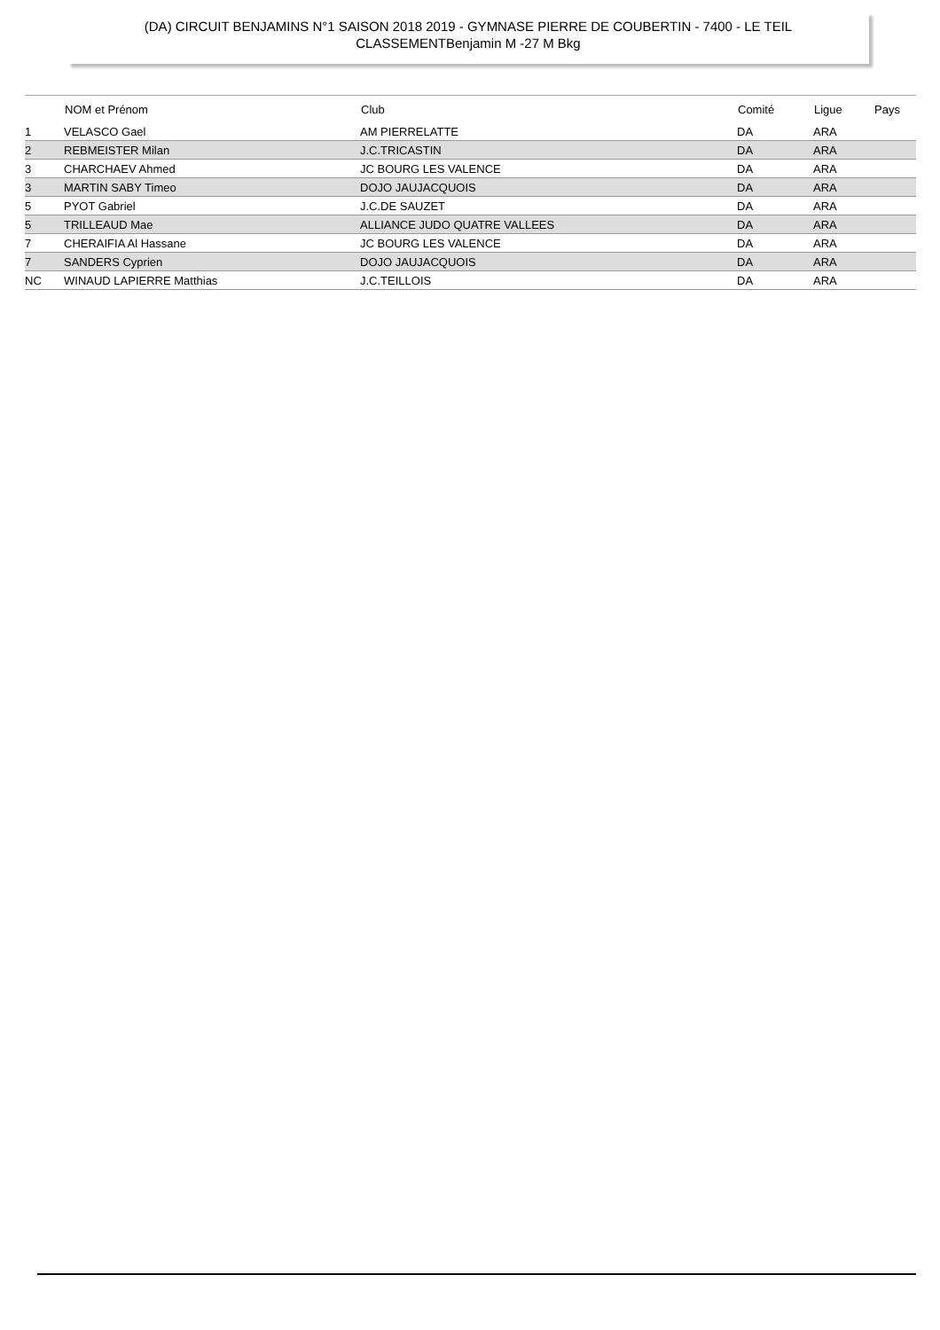(DA) CIRCUIT BENJAMINS N°1 SAISON 2018 2019 - GYMNASE PIERRE DE COUBERTIN - 7400 - LE TEIL
CLASSEMENTBenjamin M -27 M Bkg
| | NOM et Prénom | Club | Comité | Ligue | Pays |
| --- | --- | --- | --- | --- | --- |
| 1 | VELASCO Gael | AM PIERRELATTE | DA | ARA | |
| 2 | REBMEISTER Milan | J.C.TRICASTIN | DA | ARA | |
| 3 | CHARCHAEV Ahmed | JC BOURG LES VALENCE | DA | ARA | |
| 3 | MARTIN SABY Timeo | DOJO JAUJACQUOIS | DA | ARA | |
| 5 | PYOT Gabriel | J.C.DE SAUZET | DA | ARA | |
| 5 | TRILLEAUD Mae | ALLIANCE JUDO QUATRE VALLEES | DA | ARA | |
| 7 | CHERAIFIA Al Hassane | JC BOURG LES VALENCE | DA | ARA | |
| 7 | SANDERS Cyprien | DOJO JAUJACQUOIS | DA | ARA | |
| NC | WINAUD LAPIERRE Matthias | J.C.TEILLOIS | DA | ARA | |